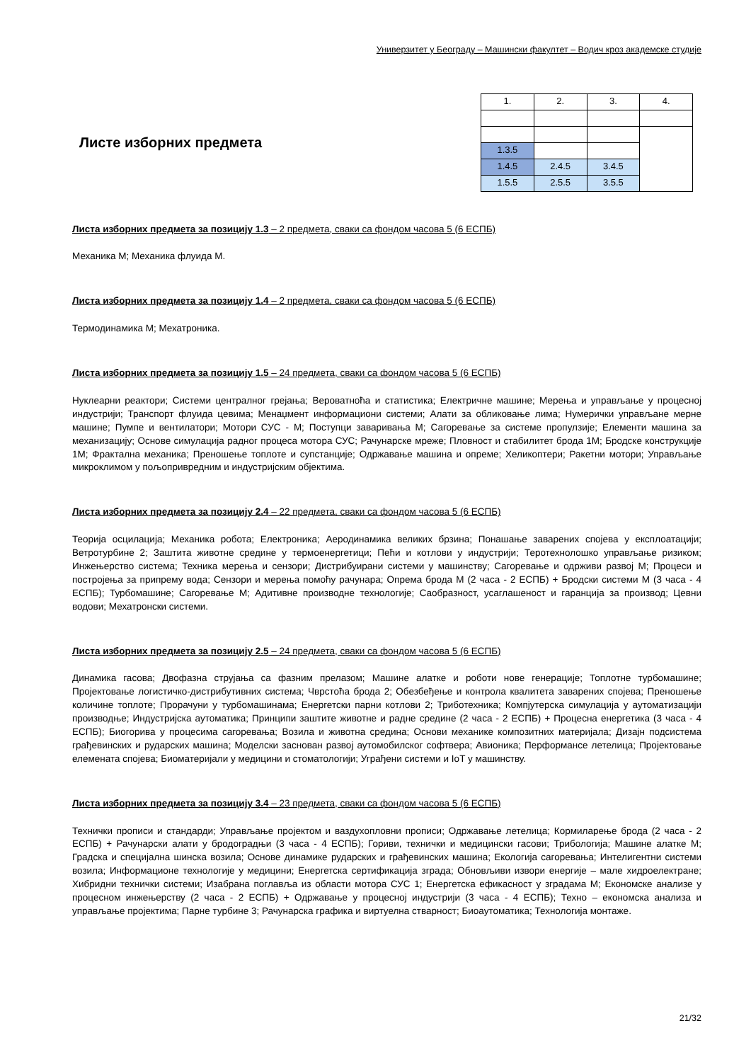Универзитет у Београду – Машински факултет – Водич кроз академске студије
Листе изборних предмета
| 1. | 2. | 3. | 4. |
| 1.3.5 | | | |
| 1.4.5 | 2.4.5 | 3.4.5 | |
| 1.5.5 | 2.5.5 | 3.5.5 | |
Листа изборних предмета за позицију 1.3 – 2 предмета, сваки са фондом часова 5 (6 ЕСПБ)
Механика М; Механика флуида М.
Листа изборних предмета за позицију 1.4 – 2 предмета, сваки са фондом часова 5 (6 ЕСПБ)
Термодинамика М; Мехатроника.
Листа изборних предмета за позицију 1.5 – 24 предмета, сваки са фондом часова 5 (6 ЕСПБ)
Нуклеарни реактори; Системи централног грејања; Вероватноћа и статистика; Електричне машине; Мерења и управљање у процесној индустрији; Транспорт флуида цевима; Менаџмент информациони системи; Алати за обликовање лима; Нумерички управљане мерне машине; Пумпе и вентилатори; Мотори СУС - М; Поступци заваривања М; Сагоревање за системе пропулзије; Елементи машина за механизацију; Основе симулација радног процеса мотора СУС; Рачунарске мреже; Пловност и стабилитет брода 1М; Бродске конструкције 1М; Фрактална механика; Преношење топлоте и супстанције; Одржавање машина и опреме; Хеликоптери; Ракетни мотори; Управљање микроклимом у пољопривредним и индустријским објектима.
Листа изборних предмета за позицију 2.4 – 22 предмета, сваки са фондом часова 5 (6 ЕСПБ)
Теорија осцилација; Механика робота; Електроника; Аеродинамика великих брзина; Понашање заварених спојева у експлоатацији; Ветротурбине 2; Заштита животне средине у термоенергетици; Пећи и котлови у индустрији; Теротехнолошко управљање ризиком; Инжењерство система; Техника мерења и сензори; Дистрибуирани системи у машинству; Сагоревање и одрживи развој М; Процеси и постројења за припрему вода; Сензори и мерења помоћу рачунара; Опрема брода М (2 часа - 2 ЕСПБ) + Бродски системи М (3 часа - 4 ЕСПБ); Турбомашине; Сагоревање М; Адитивне производне технологије; Саобразност, усаглашеност и гаранција за производ; Цевни водови; Мехатронски системи.
Листа изборних предмета за позицију 2.5 – 24 предмета, сваки са фондом часова 5 (6 ЕСПБ)
Динамика гасова; Двофазна струјања са фазним прелазом; Машине алатке и роботи нове генерације; Топлотне турбомашине; Пројектовање логистичко-дистрибутивних система; Чврстоћа брода 2; Обезбеђење и контрола квалитета заварених спојева; Преношење количине топлоте; Прорачуни у турбомашинама; Енергетски парни котлови 2; Триботехника; Компјутерска симулација у аутоматизацији производње; Индустријска аутоматика; Принципи заштите животне и радне средине (2 часа - 2 ЕСПБ) + Процесна енергетика (3 часа - 4 ЕСПБ); Биогорива у процесима сагоревања; Возила и животна средина; Основи механике композитних материјала; Дизајн подсистема грађевинских и рударских машина; Моделски заснован развој аутомобилског софтвера; Авионика; Перформансе летелица; Пројектовање елемената спојева; Биоматеријали у медицини и стоматологији; Уграђени системи и IoT у машинству.
Листа изборних предмета за позицију 3.4 – 23 предмета, сваки са фондом часова 5 (6 ЕСПБ)
Технички прописи и стандарди; Управљање пројектом и ваздухопловни прописи; Одржавање летелица; Кормиларење брода (2 часа - 2 ЕСПБ) + Рачунарски алати у бродоградњи (3 часа - 4 ЕСПБ); Гориви, технички и медицински гасови; Трибологија; Машине алатке М; Градска и специјална шинска возила; Основе динамике рударских и грађевинских машина; Екологија сагоревања; Интелигентни системи возила; Информационе технологије у медицини; Енергетска сертификација зграда; Обновљиви извори енергије – мале хидроелектране; Хибридни технички системи; Изабрана поглавља из области мотора СУС 1; Енергетска ефикасност у зградама М; Економске анализе у процесном инжењерству (2 часа - 2 ЕСПБ) + Одржавање у процесној индустрији (3 часа - 4 ЕСПБ); Техно – економска анализа и управљање пројектима; Парне турбине 3; Рачунарска графика и виртуелна стварност; Биоаутоматика; Технологија монтаже.
21/32